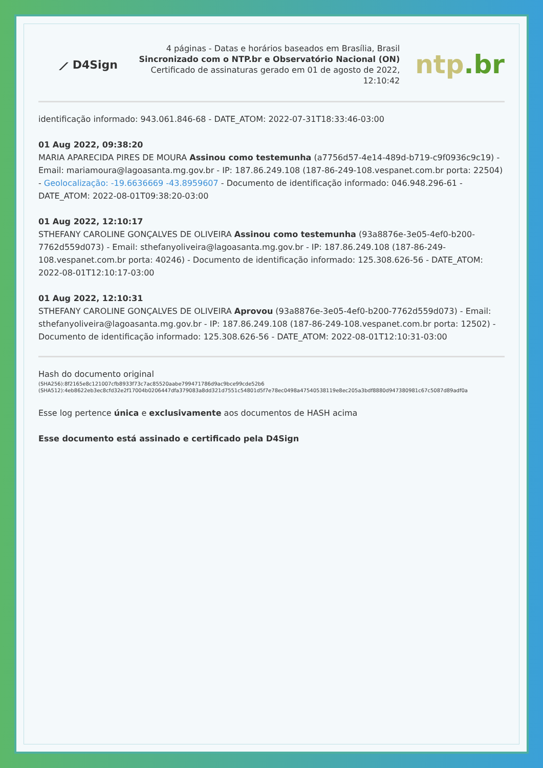⟋ D4Sign
4 páginas - Datas e horários baseados em Brasília, Brasil
Sincronizado com o NTP.br e Observatório Nacional (ON)
Certificado de assinaturas gerado em 01 de agosto de 2022, 12:10:42
ntp.br
identificação informado: 943.061.846-68 - DATE_ATOM: 2022-07-31T18:33:46-03:00
01 Aug 2022, 09:38:20
MARIA APARECIDA PIRES DE MOURA Assinou como testemunha (a7756d57-4e14-489d-b719-c9f0936c9c19) - Email: mariamoura@lagoasanta.mg.gov.br - IP: 187.86.249.108 (187-86-249-108.vespanet.com.br porta: 22504) - Geolocalização: -19.6636669 -43.8959607 - Documento de identificação informado: 046.948.296-61 - DATE_ATOM: 2022-08-01T09:38:20-03:00
01 Aug 2022, 12:10:17
STHEFANY CAROLINE GONÇALVES DE OLIVEIRA Assinou como testemunha (93a8876e-3e05-4ef0-b200-7762d559d073) - Email: sthefanyoliveira@lagoasanta.mg.gov.br - IP: 187.86.249.108 (187-86-249-108.vespanet.com.br porta: 40246) - Documento de identificação informado: 125.308.626-56 - DATE_ATOM: 2022-08-01T12:10:17-03:00
01 Aug 2022, 12:10:31
STHEFANY CAROLINE GONÇALVES DE OLIVEIRA Aprovou (93a8876e-3e05-4ef0-b200-7762d559d073) - Email: sthefanyoliveira@lagoasanta.mg.gov.br - IP: 187.86.249.108 (187-86-249-108.vespanet.com.br porta: 12502) - Documento de identificação informado: 125.308.626-56 - DATE_ATOM: 2022-08-01T12:10:31-03:00
Hash do documento original
(SHA256):8f2165e8c121007cfb8933f73c7ac85520aabe799471786d9ac9bce99cde52b6
(SHA512):4eb8622eb3ec8cfd32e2f17004b0206447dfa379083a8dd321d7551c54801d5f7e78ec0498a47540538119e8ec205a3bdf8880d947380981c67c5087d89adf0a
Esse log pertence única e exclusivamente aos documentos de HASH acima
Esse documento está assinado e certificado pela D4Sign